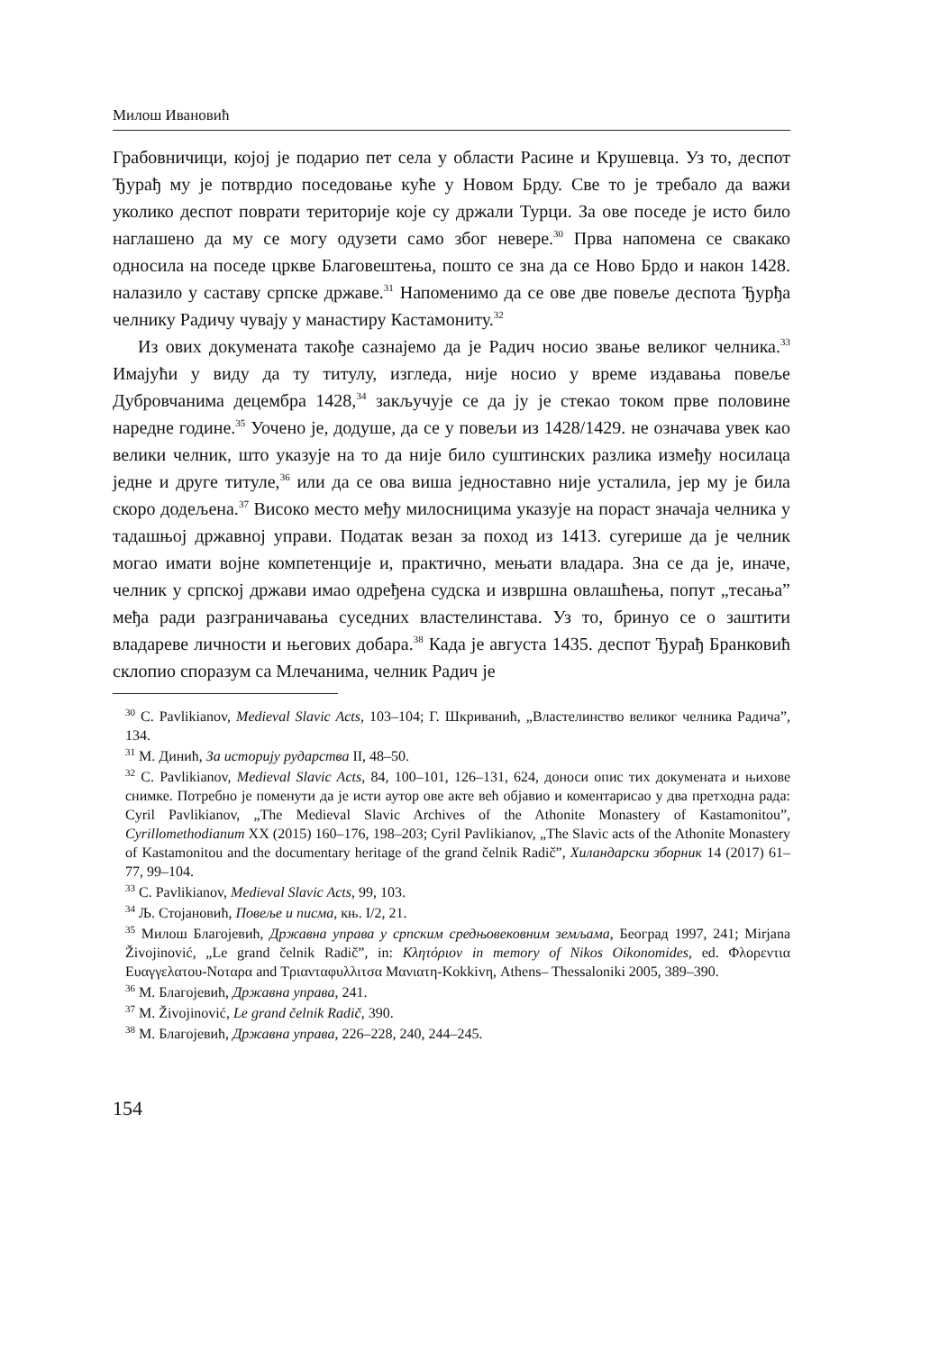Милош Ивановић
Грабовничици, којој је подарио пет села у области Расине и Крушевца. Уз то, деспот Ђурађ му је потврдио поседовање куће у Новом Брду. Све то је требало да важи уколико деспот поврати територије које су држали Турци. За ове поседе је исто било наглашено да му се могу одузети само због невере.<sup>30</sup> Прва напомена се свакако односила на поседе цркве Благовештења, пошто се зна да се Ново Брдо и након 1428. налазило у саставу српске државе.<sup>31</sup> Напоменимо да се ове две повеље деспота Ђурђа челнику Радичу чувају у манастиру Кастамониту.<sup>32</sup>
Из ових докумената такође сазнајемо да је Радич носио звање великог челника.<sup>33</sup> Имајући у виду да ту титулу, изгледа, није носио у време издавања повеље Дубровчанима децембра 1428,<sup>34</sup> закључује се да ју је стекао током прве половине наредне године.<sup>35</sup> Уочено је, додуше, да се у повељи из 1428/1429. не означава увек као велики челник, што указује на то да није било суштинских разлика између носилаца једне и друге титуле,<sup>36</sup> или да се ова виша једноставно није усталила, јер му је била скоро додељена.<sup>37</sup> Високо место међу милосницима указује на пораст значаја челника у тадашњој државној управи. Податак везан за поход из 1413. сугерише да је челник могао имати војне компетенције и, практично, мењати владара. Зна се да је, иначе, челник у српској држави имао одређена судска и извршна овлашћења, попут „тесања” међа ради разграничавања суседних властелинстава. Уз то, бринуо се о заштити владареве личности и његових добара.<sup>38</sup> Када је августа 1435. деспот Ђурађ Бранковић склопио споразум са Млечанима, челник Радич је
<sup>30</sup> C. Pavlikianov, Medieval Slavic Acts, 103–104; Г. Шкриванић, „Властелинство великог челника Радича”, 134.
<sup>31</sup> М. Динић, За историју рударства II, 48–50.
<sup>32</sup> C. Pavlikianov, Medieval Slavic Acts, 84, 100–101, 126–131, 624, доноси опис тих докумената и њихове снимке. Потребно је поменути да је исти аутор ове акте већ објавио и коментарисао у два претходна рада: Cyril Pavlikianov, „The Medieval Slavic Archives of the Athonite Monastery of Kastamonitou”, Cyrillomethodianum XX (2015) 160–176, 198–203; Cyril Pavlikianov, „The Slavic acts of the Athonite Monastery of Kastamonitou and the documentary heritage of the grand čelnik Radič”, Хиландарски зборник 14 (2017) 61–77, 99–104.
<sup>33</sup> C. Pavlikianov, Medieval Slavic Acts, 99, 103.
<sup>34</sup> Љ. Стојановић, Повеље и писма, књ. I/2, 21.
<sup>35</sup> Милош Благојевић, Државна управа у српским средњовековним земљама, Београд 1997, 241; Mirjana Živojinović, „Le grand čelnik Radič”, in: Κλητόριον in memory of Nikos Oikonomides, ed. Φλορεντια Ευαγγελατου-Νοταρα and Τριανταφυλλιτσα Μανιατη-Κokkivη, Athens– Thessaloniki 2005, 389–390.
<sup>36</sup> М. Благојевић, Државна управа, 241.
<sup>37</sup> M. Živojinović, Le grand čelnik Radič, 390.
<sup>38</sup> М. Благојевић, Државна управа, 226–228, 240, 244–245.
154